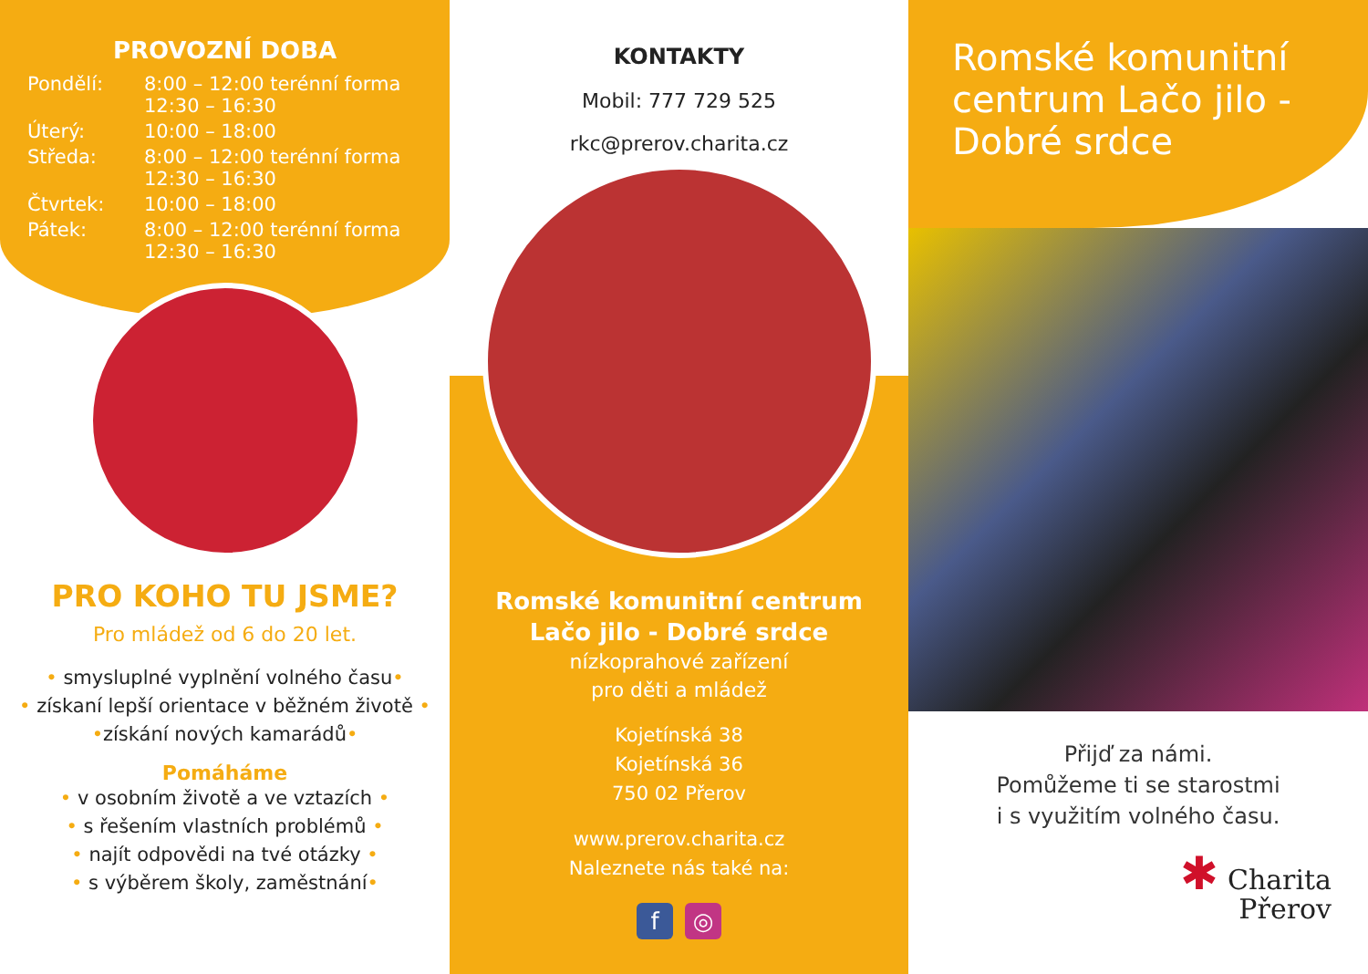PROVOZNÍ DOBA
| Pondělí: | 8:00 – 12:00 terénní forma 12:30 – 16:30 |
| Úterý: | 10:00 – 18:00 |
| Středa: | 8:00 – 12:00 terénní forma 12:30 – 16:30 |
| Čtvrtek: | 10:00 – 18:00 |
| Pátek: | 8:00 – 12:00 terénní forma 12:30 – 16:30 |
PRO KOHO TU JSME?
Pro mládež od 6 do 20 let.
• smysluplné vyplnění volného času•
• získaní lepší orientace v běžném životě •
•získání nových kamarádů•
Pomáháme
• v osobním životě a ve vztazích •
• s řešením vlastních problémů •
• najít odpovědi na tvé otázky •
• s výběrem školy, zaměstnání•
KONTAKTY
Mobil: 777 729 525
rkc@prerov.charita.cz
Romské komunitní centrum
Lačo jilo - Dobré srdce
nízkoprahové zařízení
pro děti a mládež
Kojetínská 38
Kojetínská 36
750 02 Přerov
www.prerov.charita.cz
Naleznete nás také na:
f ◎
Romské komunitní centrum Lačo jilo - Dobré srdce
Přijď za námi.
Pomůžeme ti se starostmi
i s využitím volného času.
✱ Charita
Přerov